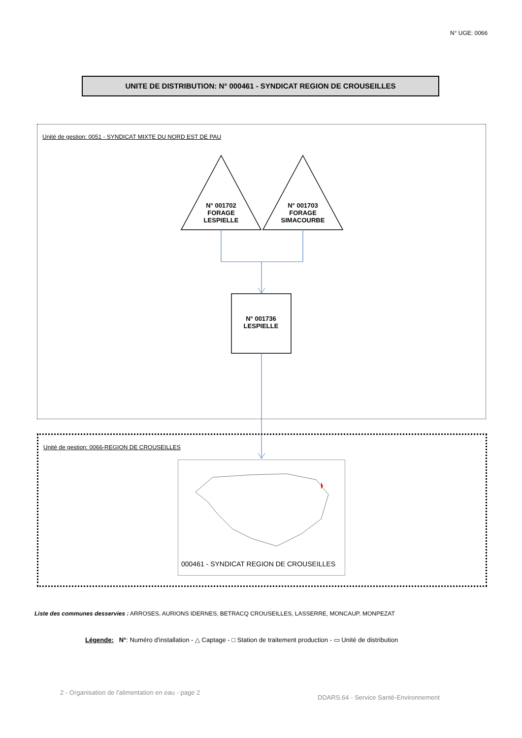N° UGE: 0066
UNITE DE DISTRIBUTION: N° 000461 - SYNDICAT REGION DE CROUSEILLES
Unité de gestion: 0051 - SYNDICAT MIXTE DU NORD EST DE PAU
N° 001702
FORAGE
LESPIELLE
N° 001703
FORAGE
SIMACOURBE
N° 001736
LESPIELLE
Unité de gestion: 0066-REGION DE CROUSEILLES
000461 - SYNDICAT REGION DE CROUSEILLES
Liste des communes desservies : ARROSES, AURIONS IDERNES, BETRACQ CROUSEILLES, LASSERRE, MONCAUP, MONPEZAT
Légende: N°: Numéro d'installation - △ Captage - □ Station de traitement production - ▭ Unité de distribution
2 - Organisation de l'alimentation en eau - page 2
DDARS.64 - Service Santé-Environnement